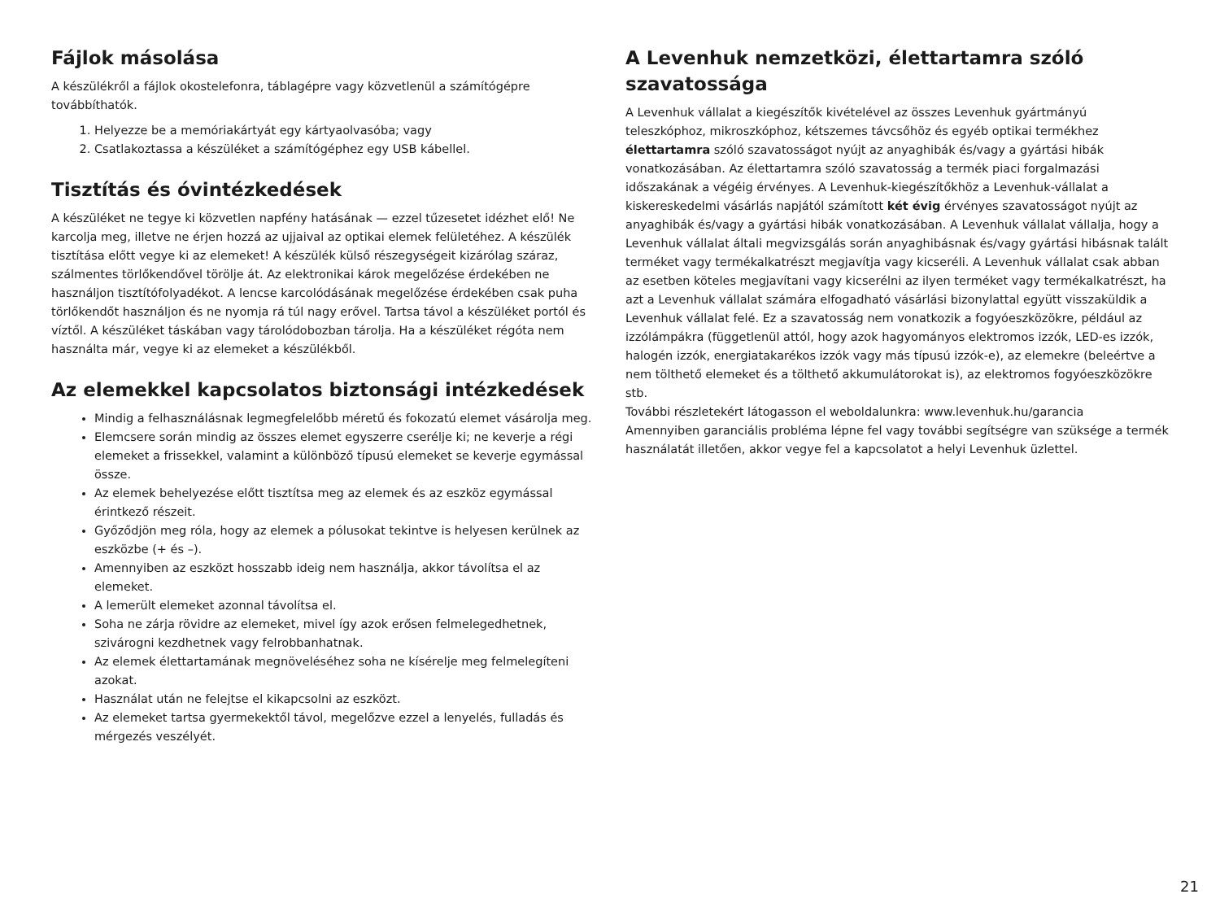Fájlok másolása
A készülékről a fájlok okostelefonra, táblagépre vagy közvetlenül a számítógépre továbbíthatók.
1. Helyezze be a memóriakártyát egy kártyaolvasóba; vagy
2. Csatlakoztassa a készüléket a számítógéphez egy USB kábellel.
Tisztítás és óvintézkedések
A készüléket ne tegye ki közvetlen napfény hatásának — ezzel tűzesetet idézhet elő! Ne karcolja meg, illetve ne érjen hozzá az ujjaival az optikai elemek felületéhez. A készülék tisztítása előtt vegye ki az elemeket! A készülék külső részegységeit kizárólag száraz, szálmentes törlőkendővel törölje át. Az elektronikai károk megelőzése érdekében ne használjon tisztítófolyadékot. A lencse karcolódásának megelőzése érdekében csak puha törlőkendőt használjon és ne nyomja rá túl nagy erővel. Tartsa távol a készüléket portól és víztől. A készüléket táskában vagy tárolódobozban tárolja. Ha a készüléket régóta nem használta már, vegye ki az elemeket a készülékből.
Az elemekkel kapcsolatos biztonsági intézkedések
Mindig a felhasználásnak legmegfelelőbb méretű és fokozatú elemet vásárolja meg.
Elemcsere során mindig az összes elemet egyszerre cserélje ki; ne keverje a régi elemeket a frissekkel, valamint a különböző típusú elemeket se keverje egymással össze.
Az elemek behelyezése előtt tisztítsa meg az elemek és az eszköz egymással érintkező részeit.
Győződjön meg róla, hogy az elemek a pólusokat tekintve is helyesen kerülnek az eszközbe (+ és –).
Amennyiben az eszközt hosszabb ideig nem használja, akkor távolítsa el az elemeket.
A lemerült elemeket azonnal távolítsa el.
Soha ne zárja rövidre az elemeket, mivel így azok erősen felmelegedhetnek, szivárogni kezdhetnek vagy felrobbanhatnak.
Az elemek élettartamának megnöveléséhez soha ne kísérelje meg felmelegíteni azokat.
Használat után ne felejtse el kikapcsolni az eszközt.
Az elemeket tartsa gyermekektől távol, megelőzve ezzel a lenyelés, fulladás és mérgezés veszélyét.
A Levenhuk nemzetközi, élettartamra szóló szavatossága
A Levenhuk vállalat a kiegészítők kivételével az összes Levenhuk gyártmányú teleszkóphoz, mikroszkóphoz, kétszemes távcsőhöz és egyéb optikai termékhez élettartamra szóló szavatosságot nyújt az anyaghibák és/vagy a gyártási hibák vonatkozásában. Az élettartamra szóló szavatosság a termék piaci forgalmazási időszakának a végéig érvényes. A Levenhuk-kiegészítőkhöz a Levenhuk-vállalat a kiskereskedelmi vásárlás napjától számított két évig érvényes szavatosságot nyújt az anyaghibák és/vagy a gyártási hibák vonatkozásában. A Levenhuk vállalat vállalja, hogy a Levenhuk vállalat általi megvizsgálás során anyaghibásnak és/vagy gyártási hibásnak talált terméket vagy termékalkatrészt megjavítja vagy kicseréli. A Levenhuk vállalat csak abban az esetben köteles megjavítani vagy kicserélni az ilyen terméket vagy termékalkatrészt, ha azt a Levenhuk vállalat számára elfogadható vásárlási bizonylattal együtt visszaküldik a Levenhuk vállalat felé. Ez a szavatosság nem vonatkozik a fogyóeszközökre, például az izzólámpákra (függetlenül attól, hogy azok hagyományos elektromos izzók, LED-es izzók, halogén izzók, energiatakarékos izzók vagy más típusú izzók-e), az elemekre (beleértve a nem tölthető elemeket és a tölthető akkumulátorokat is), az elektromos fogyóeszközökre stb.
További részletekért látogasson el weboldalunkra: www.levenhuk.hu/garancia
Amennyiben garanciális probléma lépne fel vagy további segítségre van szüksége a termék használatát illetően, akkor vegye fel a kapcsolatot a helyi Levenhuk üzlettel.
21